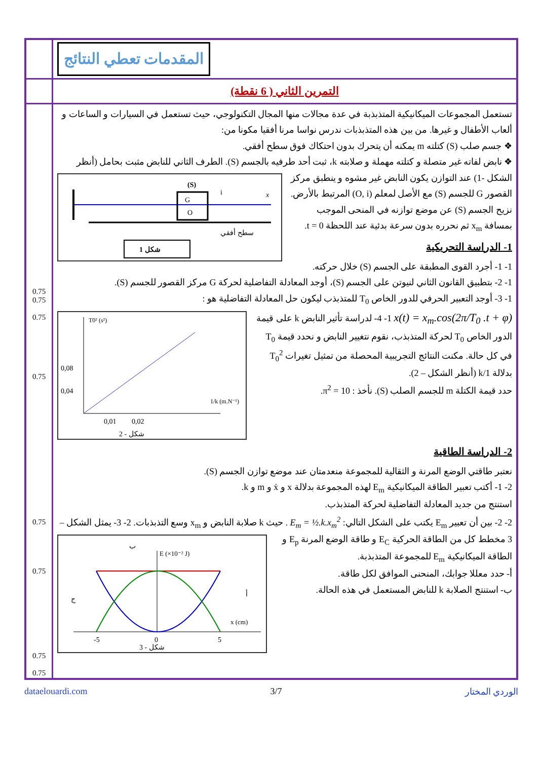| | المقدمات تعطي النتائج |
| | التمرين الثاني ( 6 نقطة) |
| 0.75 0.75 0.75 0.75 0.75 0.75 0.75 0.75 | تستعمل المجموعات الميكانيكية المتذبذبة في عدة مجالات منها المجال التكنولوجي، حيث تستعمل في السيارات و الساعات و ألعاب الأطفال و غيرها. من بين هذه المتذبذبات ندرس نواسا مرنا أفقيا مكونا من: ❖ جسم صلب (S) كتلته m يمكنه أن يتحرك بدون احتكاك فوق سطح أفقي. ❖ نابض لفاته غير متصلة و كتلته مهملة و صلابته k، ثبت أحد طرفيه بالجسم (S). الطرف الثاني للنابض مثبت بحامل (أنظر الشكل -1) G O (S) x i سطح أفقي شكل 1 عند التوازن يكون النابض غير مشوه و ينطبق مركز القصور G للجسم (S) مع الأصل لمعلم (O, i) المرتبط بالأرض. نزيح الجسم (S) عن موضع توازنه في المنحى الموجب بمسافة x<sub>m</sub> ثم نحرره بدون سرعة بدئية عند اللحظة t = 0. 1- الدراسة التحريكية 1- 1- أجرد القوى المطبقة على الجسم (S) خلال حركته. 1- 2- بتطبيق القانون الثاني لنيوتن على الجسم (S)، أوجد المعادلة التفاضلية لحركة G مركز القصور للجسم (S). 1- 3- أوجد التعبير الحرفي للدور الخاص T<sub>0</sub> للمتذبذب ليكون حل المعادلة التفاضلية هو : x(t) = x<sub>m</sub>.cos(2π/T<sub>0</sub> .t + φ) T0² (s²) 0,08 0,04 0,01 0,02 1/k (m.N⁻¹) شكل - 2 1- 4- لدراسة تأثير النابض k على قيمة الدور الخاص T<sub>0</sub> لحركة المتذبذب، نقوم نتغيير النابض و نحدد قيمة T<sub>0</sub> في كل حالة. مكنت النتائج التجريبية المحصلة من تمثيل تغيرات T<sub>0</sub><sup>2</sup> بدلالة 1/k (أنظر الشكل – 2). حدد قيمة الكتلة m للجسم الصلب (S). نأخذ : π<sup>2</sup> = 10. 2- الدراسة الطاقية نعتبر طاقتي الوضع المرنة و الثقالية للمجموعة منعدمتان عند موضع توازن الجسم (S). 2- 1- أكتب تعبير الطاقة الميكانيكية E<sub>m</sub> لهذه المجموعة بدلالة x و ẋ و m و k. استنتج من جديد المعادلة التفاضلية لحركة المتذبذب. 2- 2- بين أن تعبير E<sub>m</sub> يكتب على الشكل التالي: E<sub>m</sub> = ½.k.x<sub>m</sub><sup>2</sup> . حيث k صلابة النابض و x<sub>m</sub> وسع التذبذبات. E (×10⁻² J) -5 0 5 x (cm) ب ج أ شكل - 3 2- 3- يمثل الشكل – 3 مخطط كل من الطاقة الحركية E<sub>C</sub> و طاقة الوضع المرنة E<sub>p</sub> و الطاقة الميكانيكية E<sub>m</sub> للمجموعة المتذبذبة. أ- حدد معللا جوابك، المنحنى الموافق لكل طاقة. ب- استنتج الصلابة k للنابض المستعمل في هذه الحالة. |
dataelouardi.com 3/7 الوردي المختار